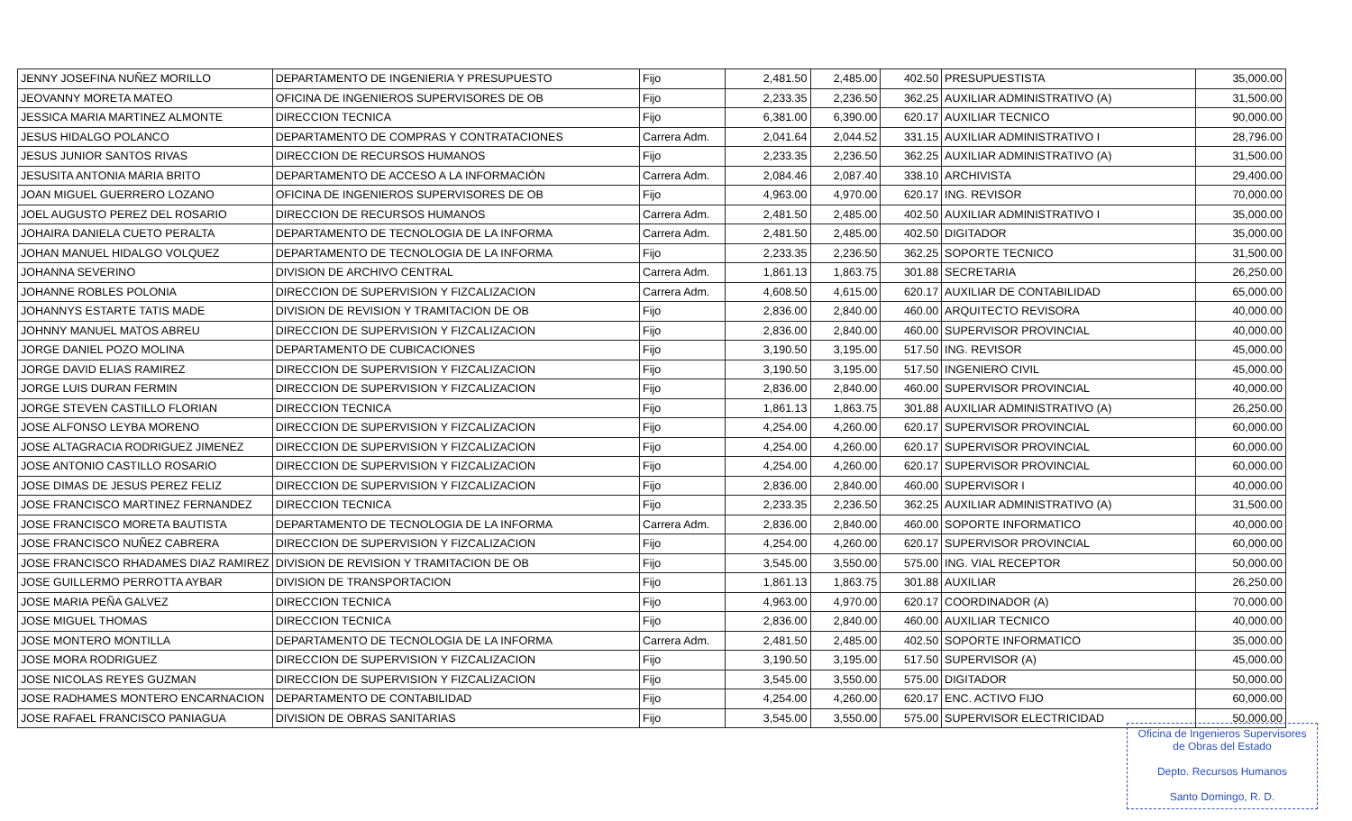| JENNY JOSEFINA NUÑEZ MORILLO | DEPARTAMENTO DE INGENIERIA Y PRESUPUESTO | Fijo | 2,481.50 | 2,485.00 | 402.50 | PRESUPUESTISTA | 35,000.00 |
| JEOVANNY MORETA MATEO | OFICINA DE INGENIEROS SUPERVISORES DE OB | Fijo | 2,233.35 | 2,236.50 | 362.25 | AUXILIAR ADMINISTRATIVO (A) | 31,500.00 |
| JESSICA MARIA MARTINEZ ALMONTE | DIRECCION TECNICA | Fijo | 6,381.00 | 6,390.00 | 620.17 | AUXILIAR TECNICO | 90,000.00 |
| JESUS HIDALGO POLANCO | DEPARTAMENTO DE COMPRAS Y CONTRATACIONES | Carrera Adm. | 2,041.64 | 2,044.52 | 331.15 | AUXILIAR ADMINISTRATIVO I | 28,796.00 |
| JESUS JUNIOR SANTOS RIVAS | DIRECCION DE RECURSOS HUMANOS | Fijo | 2,233.35 | 2,236.50 | 362.25 | AUXILIAR ADMINISTRATIVO (A) | 31,500.00 |
| JESUSITA ANTONIA MARIA BRITO | DEPARTAMENTO DE ACCESO A LA INFORMACIÓN | Carrera Adm. | 2,084.46 | 2,087.40 | 338.10 | ARCHIVISTA | 29,400.00 |
| JOAN MIGUEL GUERRERO LOZANO | OFICINA DE INGENIEROS SUPERVISORES DE OB | Fijo | 4,963.00 | 4,970.00 | 620.17 | ING. REVISOR | 70,000.00 |
| JOEL AUGUSTO PEREZ DEL ROSARIO | DIRECCION DE RECURSOS HUMANOS | Carrera Adm. | 2,481.50 | 2,485.00 | 402.50 | AUXILIAR ADMINISTRATIVO I | 35,000.00 |
| JOHAIRA DANIELA CUETO PERALTA | DEPARTAMENTO DE TECNOLOGIA DE LA INFORMA | Carrera Adm. | 2,481.50 | 2,485.00 | 402.50 | DIGITADOR | 35,000.00 |
| JOHAN MANUEL HIDALGO VOLQUEZ | DEPARTAMENTO DE TECNOLOGIA DE LA INFORMA | Fijo | 2,233.35 | 2,236.50 | 362.25 | SOPORTE TECNICO | 31,500.00 |
| JOHANNA SEVERINO | DIVISION DE ARCHIVO CENTRAL | Carrera Adm. | 1,861.13 | 1,863.75 | 301.88 | SECRETARIA | 26,250.00 |
| JOHANNE ROBLES POLONIA | DIRECCION DE SUPERVISION Y FIZCALIZACION | Carrera Adm. | 4,608.50 | 4,615.00 | 620.17 | AUXILIAR DE CONTABILIDAD | 65,000.00 |
| JOHANNYS ESTARTE TATIS MADE | DIVISION DE REVISION Y TRAMITACION DE OB | Fijo | 2,836.00 | 2,840.00 | 460.00 | ARQUITECTO REVISORA | 40,000.00 |
| JOHNNY MANUEL MATOS ABREU | DIRECCION DE SUPERVISION Y FIZCALIZACION | Fijo | 2,836.00 | 2,840.00 | 460.00 | SUPERVISOR PROVINCIAL | 40,000.00 |
| JORGE DANIEL POZO MOLINA | DEPARTAMENTO DE CUBICACIONES | Fijo | 3,190.50 | 3,195.00 | 517.50 | ING. REVISOR | 45,000.00 |
| JORGE DAVID ELIAS RAMIREZ | DIRECCION DE SUPERVISION Y FIZCALIZACION | Fijo | 3,190.50 | 3,195.00 | 517.50 | INGENIERO CIVIL | 45,000.00 |
| JORGE LUIS DURAN FERMIN | DIRECCION DE SUPERVISION Y FIZCALIZACION | Fijo | 2,836.00 | 2,840.00 | 460.00 | SUPERVISOR PROVINCIAL | 40,000.00 |
| JORGE STEVEN CASTILLO FLORIAN | DIRECCION TECNICA | Fijo | 1,861.13 | 1,863.75 | 301.88 | AUXILIAR ADMINISTRATIVO (A) | 26,250.00 |
| JOSE ALFONSO LEYBA MORENO | DIRECCION DE SUPERVISION Y FIZCALIZACION | Fijo | 4,254.00 | 4,260.00 | 620.17 | SUPERVISOR PROVINCIAL | 60,000.00 |
| JOSE ALTAGRACIA RODRIGUEZ JIMENEZ | DIRECCION DE SUPERVISION Y FIZCALIZACION | Fijo | 4,254.00 | 4,260.00 | 620.17 | SUPERVISOR PROVINCIAL | 60,000.00 |
| JOSE ANTONIO CASTILLO ROSARIO | DIRECCION DE SUPERVISION Y FIZCALIZACION | Fijo | 4,254.00 | 4,260.00 | 620.17 | SUPERVISOR PROVINCIAL | 60,000.00 |
| JOSE DIMAS DE JESUS PEREZ FELIZ | DIRECCION DE SUPERVISION Y FIZCALIZACION | Fijo | 2,836.00 | 2,840.00 | 460.00 | SUPERVISOR I | 40,000.00 |
| JOSE FRANCISCO MARTINEZ FERNANDEZ | DIRECCION TECNICA | Fijo | 2,233.35 | 2,236.50 | 362.25 | AUXILIAR ADMINISTRATIVO (A) | 31,500.00 |
| JOSE FRANCISCO MORETA BAUTISTA | DEPARTAMENTO DE TECNOLOGIA DE LA INFORMA | Carrera Adm. | 2,836.00 | 2,840.00 | 460.00 | SOPORTE INFORMATICO | 40,000.00 |
| JOSE FRANCISCO NUÑEZ CABRERA | DIRECCION DE SUPERVISION Y FIZCALIZACION | Fijo | 4,254.00 | 4,260.00 | 620.17 | SUPERVISOR PROVINCIAL | 60,000.00 |
| JOSE FRANCISCO RHADAMES DIAZ RAMIREZ | DIVISION DE REVISION Y TRAMITACION DE OB | Fijo | 3,545.00 | 3,550.00 | 575.00 | ING. VIAL RECEPTOR | 50,000.00 |
| JOSE GUILLERMO PERROTTA AYBAR | DIVISION DE TRANSPORTACION | Fijo | 1,861.13 | 1,863.75 | 301.88 | AUXILIAR | 26,250.00 |
| JOSE MARIA PEÑA GALVEZ | DIRECCION TECNICA | Fijo | 4,963.00 | 4,970.00 | 620.17 | COORDINADOR (A) | 70,000.00 |
| JOSE MIGUEL THOMAS | DIRECCION TECNICA | Fijo | 2,836.00 | 2,840.00 | 460.00 | AUXILIAR TECNICO | 40,000.00 |
| JOSE MONTERO MONTILLA | DEPARTAMENTO DE TECNOLOGIA DE LA INFORMA | Carrera Adm. | 2,481.50 | 2,485.00 | 402.50 | SOPORTE INFORMATICO | 35,000.00 |
| JOSE MORA RODRIGUEZ | DIRECCION DE SUPERVISION Y FIZCALIZACION | Fijo | 3,190.50 | 3,195.00 | 517.50 | SUPERVISOR (A) | 45,000.00 |
| JOSE NICOLAS REYES GUZMAN | DIRECCION DE SUPERVISION Y FIZCALIZACION | Fijo | 3,545.00 | 3,550.00 | 575.00 | DIGITADOR | 50,000.00 |
| JOSE RADHAMES MONTERO ENCARNACION | DEPARTAMENTO DE CONTABILIDAD | Fijo | 4,254.00 | 4,260.00 | 620.17 | ENC. ACTIVO FIJO | 60,000.00 |
| JOSE RAFAEL FRANCISCO PANIAGUA | DIVISION DE OBRAS SANITARIAS | Fijo | 3,545.00 | 3,550.00 | 575.00 | SUPERVISOR ELECTRICIDAD | 50,000.00 |
Oficina de Ingenieros Supervisores
de Obras del Estado
Depto. Recursos Humanos
Santo Domingo, R. D.